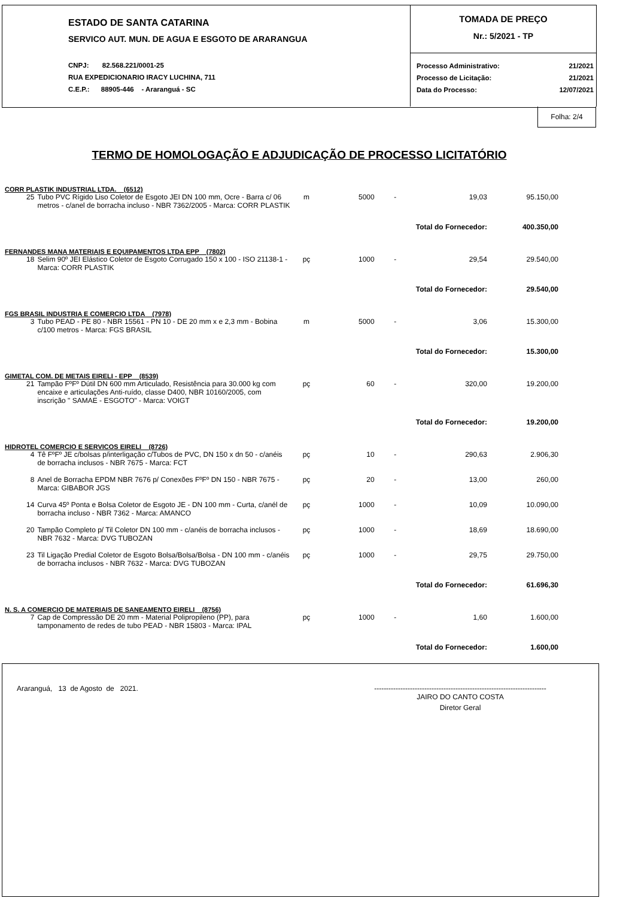ESTADO DE SANTA CATARINA
SERVICO AUT. MUN. DE AGUA E ESGOTO DE ARARANGUA
CNPJ: 82.568.221/0001-25
RUA EXPEDICIONARIO IRACY LUCHINA, 711
C.E.P.: 88905-446 - Araranguá - SC
TOMADA DE PREÇO
Nr.: 5/2021 - TP
| Processo Administrativo: | 21/2021 |
| Processo de Licitação: | 21/2021 |
| Data do Processo: | 12/07/2021 |
Folha: 2/4
TERMO DE HOMOLOGAÇÃO E ADJUDICAÇÃO DE PROCESSO LICITATÓRIO
| CORR PLASTIK INDUSTRIAL LTDA. (6512) | | | | | | |
| 25 | Tubo PVC Rígido Liso Coletor de Esgoto JEI DN 100 mm, Ocre - Barra c/ 06 metros - c/anel de borracha incluso - NBR 7362/2005 - Marca: CORR PLASTIK | m | 5000 | - | 19,03 | 95.150,00 |
| | | | | | Total do Fornecedor: | 400.350,00 |
| FERNANDES MANA MATERIAIS E EQUIPAMENTOS LTDA EPP (7802) | | | | | | |
| 18 | Selim 90º JEI Elástico Coletor de Esgoto Corrugado 150 x 100 - ISO 21138-1 - Marca: CORR PLASTIK | pç | 1000 | - | 29,54 | 29.540,00 |
| | | | | | Total do Fornecedor: | 29.540,00 |
| FGS BRASIL INDUSTRIA E COMERCIO LTDA (7978) | | | | | | |
| 3 | Tubo PEAD - PE 80 - NBR 15561 - PN 10 - DE 20 mm x e 2,3 mm - Bobina c/100 metros - Marca: FGS BRASIL | m | 5000 | - | 3,06 | 15.300,00 |
| | | | | | Total do Fornecedor: | 15.300,00 |
| GIMETAL COM. DE METAIS EIRELI - EPP (8539) | | | | | | |
| 21 | Tampão FºFº Dútil DN 600 mm Articulado, Resistência para 30.000 kg com encaixe e articulações Anti-ruído, classe D400, NBR 10160/2005, com inscrição " SAMAE - ESGOTO" - Marca: VOIGT | pç | 60 | - | 320,00 | 19.200,00 |
| | | | | | Total do Fornecedor: | 19.200,00 |
| HIDROTEL COMERCIO E SERVICOS EIRELI (8726) | | | | | | |
| 4 | Tê FºFº JE c/bolsas p/interligação c/Tubos de PVC, DN 150 x dn 50 - c/anéis de borracha inclusos - NBR 7675 - Marca: FCT | pç | 10 | - | 290,63 | 2.906,30 |
| 8 | Anel de Borracha EPDM NBR 7676 p/ Conexões FºFº DN 150 - NBR 7675 - Marca: GIBABOR JGS | pç | 20 | - | 13,00 | 260,00 |
| 14 | Curva 45º Ponta e Bolsa Coletor de Esgoto JE - DN 100 mm - Curta, c/anél de borracha incluso - NBR 7362 - Marca: AMANCO | pç | 1000 | - | 10,09 | 10.090,00 |
| 20 | Tampão Completo p/ Til Coletor DN 100 mm - c/anéis de borracha inclusos - NBR 7632 - Marca: DVG TUBOZAN | pç | 1000 | - | 18,69 | 18.690,00 |
| 23 | Til Ligação Predial Coletor de Esgoto Bolsa/Bolsa/Bolsa - DN 100 mm - c/anéis de borracha inclusos - NBR 7632 - Marca: DVG TUBOZAN | pç | 1000 | - | 29,75 | 29.750,00 |
| | | | | | Total do Fornecedor: | 61.696,30 |
| N. S. A COMERCIO DE MATERIAIS DE SANEAMENTO EIRELI (8756) | | | | | | |
| 7 | Cap de Compressão DE 20 mm - Material Polipropileno (PP), para tamponamento de redes de tubo PEAD - NBR 15803 - Marca: IPAL | pç | 1000 | - | 1,60 | 1.600,00 |
| | | | | | Total do Fornecedor: | 1.600,00 |
Araranguá, 13 de Agosto de 2021.
------------------------------------------------------------------------
JAIRO DO CANTO COSTA
Diretor Geral